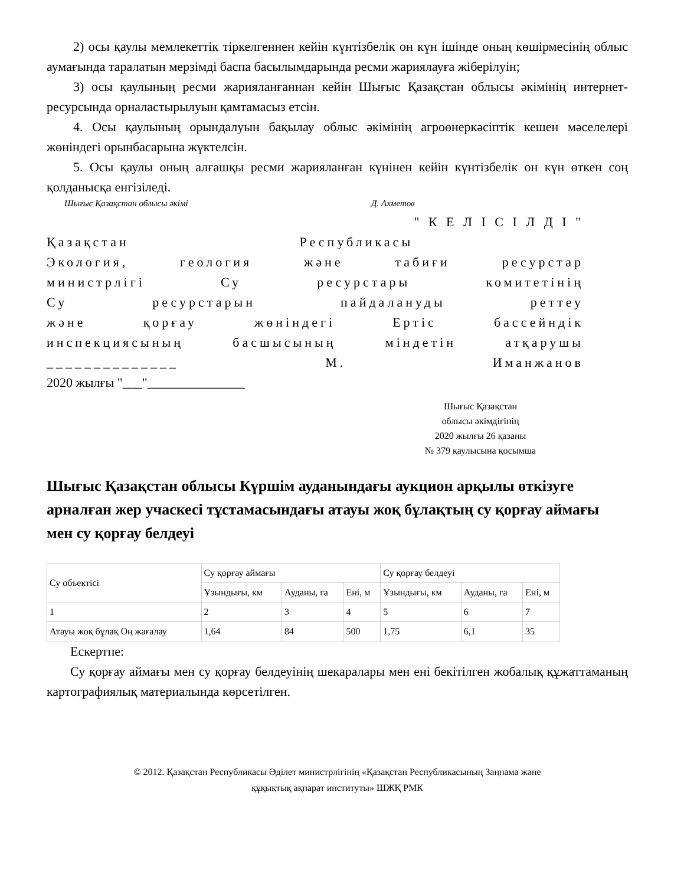2) осы қаулы мемлекеттік тіркелгеннен кейін күнтізбелік он күн ішінде оның көшірмесінің облыс аумағында таралатын мерзімді баспа басылымдарында ресми жариялауға жіберілуін;
3) осы қаулының ресми жарияланғаннан кейін Шығыс Қазақстан облысы әкімінің интернет-ресурсында орналастырылуын қамтамасыз етсін.
4. Осы қаулының орындалуын бақылау облыс әкімінің агроөнеркәсіптік кешен мәселелері жөніндегі орынбасарына жүктелсін.
5. Осы қаулы оның алғашқы ресми жарияланған күнінен кейін күнтізбелік он күн өткен соң қолданысқа енгізіледі.
Шығыс Қазақстан облысы әкімі Д. Ахметов
" К Е Л І С І Л Д І "
Қазақстан Республикасы
Экология, геология және табиғи ресурстар
министрлігі Су ресурстары комитетінің
Су ресурстарын пайдалануды реттеу
және қорғау жөніндегі Ертіс бассейндік
инспекциясының басшысының міндетін атқарушы
______________ М. Иманжанов
2020 жылғы "___"_______________
Шығыс Қазақстан
облысы әкімдігінің
2020 жылғы 26 қазаны
№ 379 қаулысына қосымша
Шығыс Қазақстан облысы Күршім ауданындағы аукцион арқылы өткізуге арналған жер учаскесі тұстамасындағы атауы жоқ бұлақтың су қорғау аймағы мен су қорғау белдеуі
| Су объектісі | Су қорғау аймағы | | | Су қорғау белдеуі | | |
| | Ұзындығы, км | Ауданы, га | Ені, м | Ұзындығы, км | Ауданы, га | Ені, м |
| 1 | 2 | 3 | 4 | 5 | 6 | 7 |
| Атауы жоқ бұлақ Оң жағалау | 1,64 | 84 | 500 | 1,75 | 6,1 | 35 |
Ескертпе:
Су қорғау аймағы мен су қорғау белдеуінің шекаралары мен ені бекітілген жобалық құжаттаманың картографиялық материалында көрсетілген.
© 2012. Қазақстан Республикасы Әділет министрлігінің «Қазақстан Республикасының Заңнама және
құқықтық ақпарат институты» ШЖҚ РМК